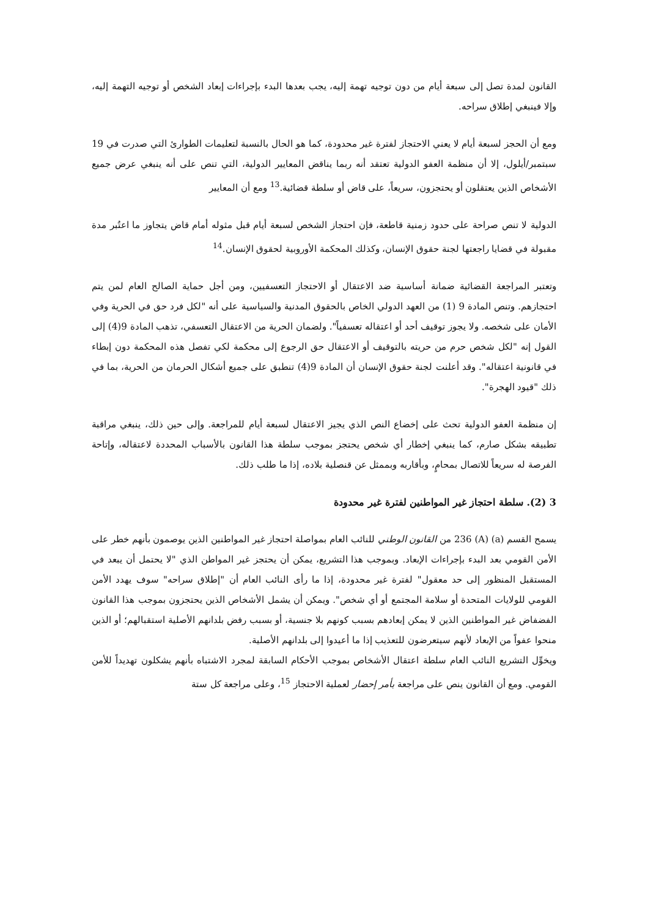القانون لمدة تصل إلى سبعة أيام من دون توجيه تهمة إليه، يجب بعدها البدء بإجراءات إبعاد الشخص أو توجيه التهمة إليه، وإلا فينبغي إطلاق سراحه.
ومع أن الحجز لسبعة أيام لا يعني الاحتجاز لفترة غير محدودة، كما هو الحال بالنسبة لتعليمات الطوارئ التي صدرت في 19 سبتمبر/أيلول، إلا أن منظمة العفو الدولية تعتقد أنه ربما يناقض المعايير الدولية، التي تنص على أنه ينبغي عرض جميع الأشخاص الذين يعتقلون أو يحتجزون، سريعاً، على قاض أو سلطة قضائية.<sup>13</sup> ومع أن المعايير
الدولية لا تنص صراحة على حدود زمنية قاطعة، فإن احتجاز الشخص لسبعة أيام قبل مثوله أمام قاض يتجاوز ما اعتُبر مدة مقبولة في قضايا راجعتها لجنة حقوق الإنسان، وكذلك المحكمة الأوروبية لحقوق الإنسان.<sup>14</sup>
وتعتبر المراجعة القضائية ضمانة أساسية ضد الاعتقال أو الاحتجاز التعسفيين، ومن أجل حماية الصالح العام لمن يتم احتجازهم. وتنص المادة 9 (1) من العهد الدولي الخاص بالحقوق المدنية والسياسية على أنه "لكل فرد حق في الحرية وفي الأمان على شخصه. ولا يجوز توقيف أحد أو اعتقاله تعسفياً". ولضمان الحرية من الاعتقال التعسفي، تذهب المادة 9(4) إلى القول إنه "لكل شخص حرم من حريته بالتوقيف أو الاعتقال حق الرجوع إلى محكمة لكي تفصل هذه المحكمة دون إبطاء في قانونية اعتقاله". وقد أعلنت لجنة حقوق الإنسان أن المادة 9(4) تنطبق على جميع أشكال الحرمان من الحرية، بما في ذلك "قيود الهجرة".
إن منظمة العفو الدولية تحث على إخضاع النص الذي يجيز الاعتقال لسبعة أيام للمراجعة. وإلى حين ذلك، ينبغي مراقبة تطبيقه بشكل صارم، كما ينبغي إخطار أي شخص يحتجز بموجب سلطة هذا القانون بالأسباب المحددة لاعتقاله، وإتاحة الفرصة له سريعاً للاتصال بمحامٍ، وبأقاربه وبممثل عن قنصلية بلاده، إذا ما طلب ذلك.
3 (2). سلطة احتجاز غير المواطنين لفترة غير محدودة
يسمح القسم (a) (A) 236 من القانون الوطني للنائب العام بمواصلة احتجاز غير المواطنين الذين يوصمون بأنهم خطر على الأمن القومي بعد البدء بإجراءات الإبعاد. وبموجب هذا التشريع، يمكن أن يحتجز غير المواطن الذي "لا يحتمل أن يبعد في المستقبل المنظور إلى حد معقول" لفترة غير محدودة، إذا ما رأى النائب العام أن "إطلاق سراحه" سوف يهدد الأمن القومي للولايات المتحدة أو سلامة المجتمع أو أي شخص". ويمكن أن يشمل الأشخاص الذين يحتجزون بموجب هذا القانون الفضفاض غير المواطنين الذين لا يمكن إبعادهم بسبب كونهم بلا جنسية، أو بسبب رفض بلدانهم الأصلية استقبالهم؛ أو الذين منحوا عفواً من الإبعاد لأنهم سيتعرضون للتعذيب إذا ما أعيدوا إلى بلدانهم الأصلية.
ويخوِّل التشريع النائب العام سلطة اعتقال الأشخاص بموجب الأحكام السابقة لمجرد الاشتباه بأنهم يشكلون تهديداً للأمن القومي. ومع أن القانون ينص على مراجعة بأمر إحضار لعملية الاحتجاز <sup>15</sup>، وعلى مراجعة كل ستة